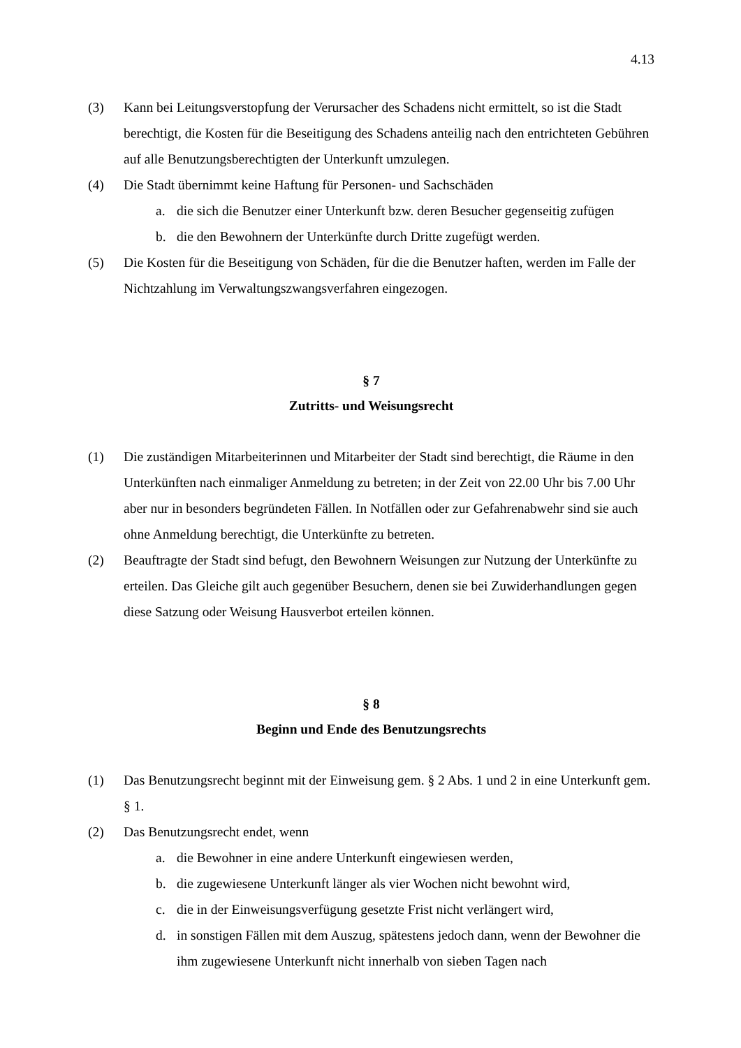4.13
(3) Kann bei Leitungsverstopfung der Verursacher des Schadens nicht ermittelt, so ist die Stadt berechtigt, die Kosten für die Beseitigung des Schadens anteilig nach den entrichteten Gebühren auf alle Benutzungsberechtigten der Unterkunft umzulegen.
(4) Die Stadt übernimmt keine Haftung für Personen- und Sachschäden
a. die sich die Benutzer einer Unterkunft bzw. deren Besucher gegenseitig zufügen
b. die den Bewohnern der Unterkünfte durch Dritte zugefügt werden.
(5) Die Kosten für die Beseitigung von Schäden, für die die Benutzer haften, werden im Falle der Nichtzahlung im Verwaltungszwangsverfahren eingezogen.
§ 7
Zutritts- und Weisungsrecht
(1) Die zuständigen Mitarbeiterinnen und Mitarbeiter der Stadt sind berechtigt, die Räume in den Unterkünften nach einmaliger Anmeldung zu betreten; in der Zeit von 22.00 Uhr bis 7.00 Uhr aber nur in besonders begründeten Fällen. In Notfällen oder zur Gefahrenabwehr sind sie auch ohne Anmeldung berechtigt, die Unterkünfte zu betreten.
(2) Beauftragte der Stadt sind befugt, den Bewohnern Weisungen zur Nutzung der Unterkünfte zu erteilen. Das Gleiche gilt auch gegenüber Besuchern, denen sie bei Zuwiderhandlungen gegen diese Satzung oder Weisung Hausverbot erteilen können.
§ 8
Beginn und Ende des Benutzungsrechts
(1) Das Benutzungsrecht beginnt mit der Einweisung gem. § 2 Abs. 1 und 2 in eine Unterkunft gem. § 1.
(2) Das Benutzungsrecht endet, wenn
a. die Bewohner in eine andere Unterkunft eingewiesen werden,
b. die zugewiesene Unterkunft länger als vier Wochen nicht bewohnt wird,
c. die in der Einweisungsverfügung gesetzte Frist nicht verlängert wird,
d. in sonstigen Fällen mit dem Auszug, spätestens jedoch dann, wenn der Bewohner die ihm zugewiesene Unterkunft nicht innerhalb von sieben Tagen nach